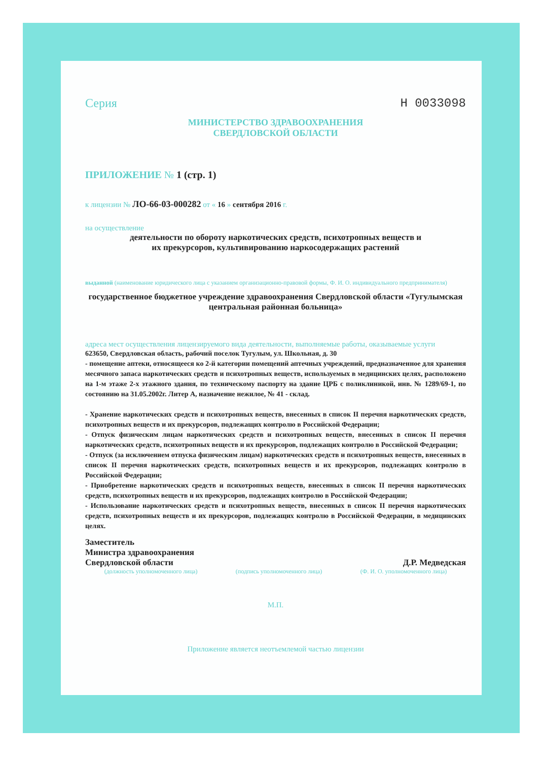Серия Н 0033098
МИНИСТЕРСТВО ЗДРАВООХРАНЕНИЯ
СВЕРДЛОВСКОЙ ОБЛАСТИ
ПРИЛОЖЕНИЕ № 1 (стр. 1)
к лицензии № ЛО-66-03-000282 от « 16 » сентября 2016 г.
на осуществление
деятельности по обороту наркотических средств, психотропных веществ и
их прекурсоров, культивированию наркосодержащих растений
выданной (наименование юридического лица с указанием организационно-правовой формы, Ф. И. О. индивидуального предпринимателя)
государственное бюджетное учреждение здравоохранения Свердловской области «Тугулымская центральная районная больница»
адреса мест осуществления лицензируемого вида деятельности, выполняемые работы, оказываемые услуги
623650, Свердловская область, рабочий поселок Тугулым, ул. Школьная, д. 30
- помещение аптеки, относящееся ко 2-й категории помещений аптечных учреждений, предназначенное для хранения месячного запаса наркотических средств и психотропных веществ, используемых в медицинских целях, расположено на 1-м этаже 2-х этажного здания, по техническому паспорту на здание ЦРБ с поликлиникой, инв. № 1289/69-1, по состоянию на 31.05.2002г. Литер А, назначение нежилое, № 41 - склад.
- Хранение наркотических средств и психотропных веществ, внесенных в список II перечня наркотических средств, психотропных веществ и их прекурсоров, подлежащих контролю в Российской Федерации;
- Отпуск физическим лицам наркотических средств и психотропных веществ, внесенных в список II перечня наркотических средств, психотропных веществ и их прекурсоров, подлежащих контролю в Российской Федерации;
- Отпуск (за исключением отпуска физическим лицам) наркотических средств и психотропных веществ, внесенных в список II перечня наркотических средств, психотропных веществ и их прекурсоров, подлежащих контролю в Российской Федерации;
- Приобретение наркотических средств и психотропных веществ, внесенных в список II перечня наркотических средств, психотропных веществ и их прекурсоров, подлежащих контролю в Российской Федерации;
- Использование наркотических средств и психотропных веществ, внесенных в список II перечня наркотических средств, психотропных веществ и их прекурсоров, подлежащих контролю в Российской Федерации, в медицинских целях.
Заместитель
Министра здравоохранения
Свердловской области
Д.Р. Медведская
(должность уполномоченного лица) (подпись уполномоченного лица) (Ф. И. О. уполномоченного лица)
М.П.
Приложение является неотъемлемой частью лицензии